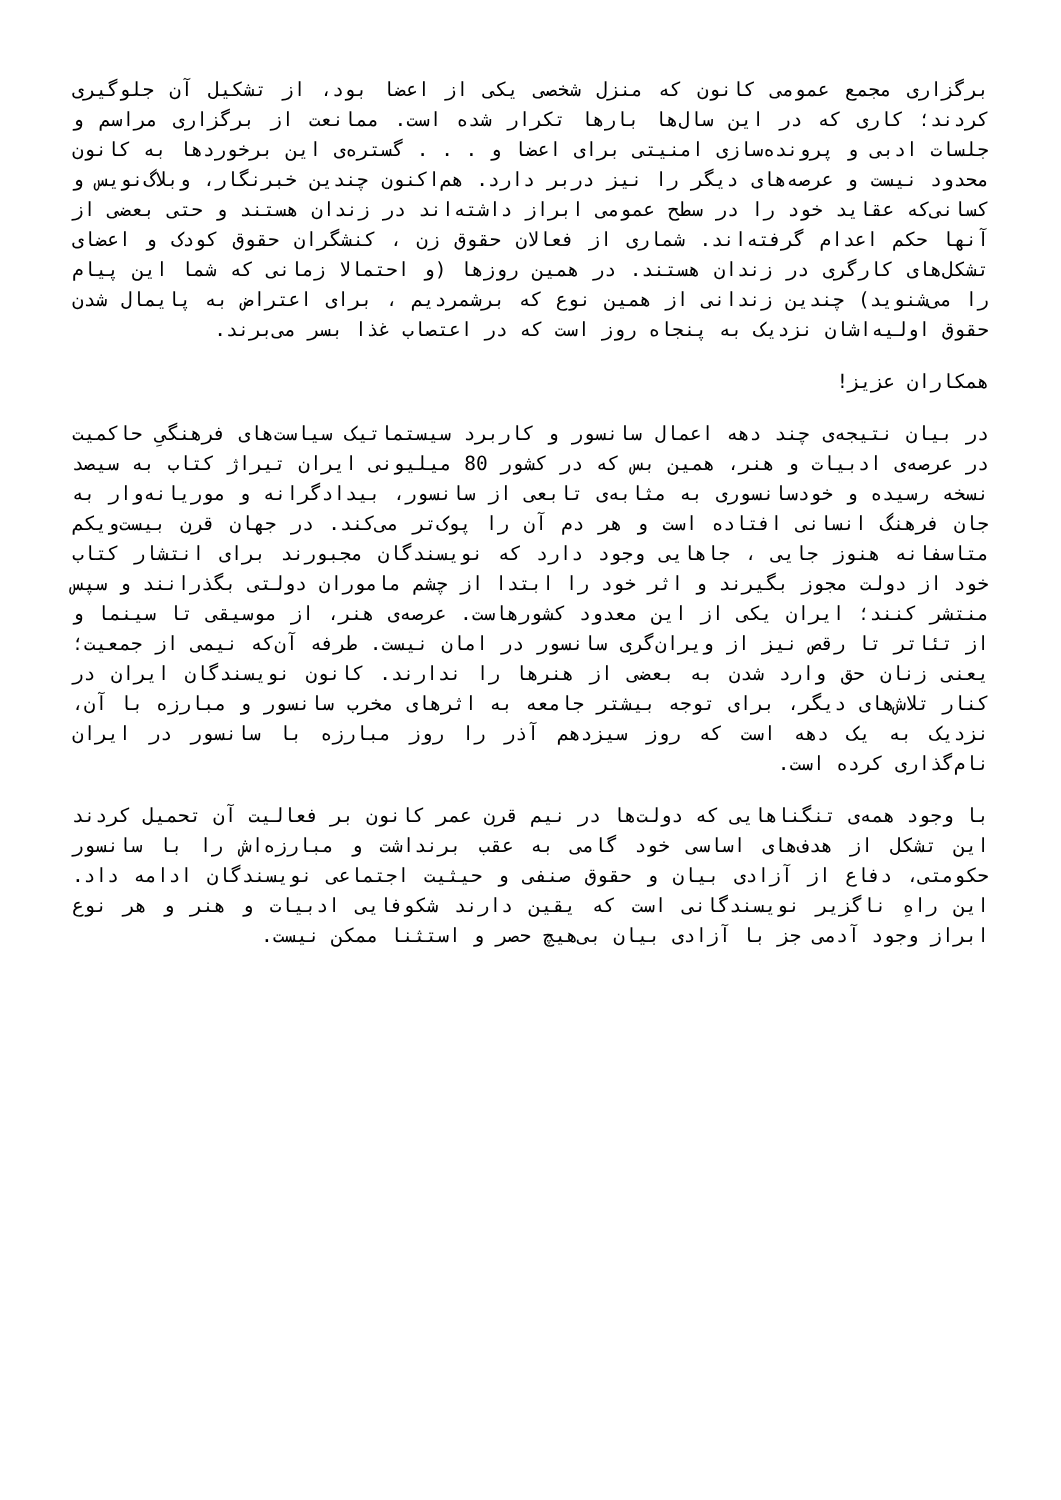برگزاری مجمع عمومی کانون که منزل شخصی یکی از اعضا بود، از تشکیل آن جلوگیری کردند؛ کاری که در این سال‌ها بارها تکرار شده است. ممانعت از برگزاری مراسم و جلسات ادبی و پرونده‌سازی امنیتی برای اعضا و . . . گستره‌ی این برخوردها به کانون محدود نیست و عرصه‌های دیگر را نیز دربر دارد. هم‌اکنون چندین خبرنگار، وبلاگ‌نویس و کسانی‌که عقاید خود را در سطح عمومی ابراز داشته‌اند در زندان هستند و حتی بعضی از آنها حکم اعدام گرفته‌اند. شماری از فعالان حقوق زن ، کنشگران حقوق کودک و اعضای تشکل‌های کارگری در زندان هستند. در همین روزها (و احتمالا زمانی که شما این پیام را می‌شنوید) چندین زندانی از همین نوع که برشمردیم ، برای اعتراض به پایمال شدن حقوق اولیه‌اشان نزدیک به پنجاه روز است که در اعتصاب غذا بسر می‌برند.
همکاران عزیز!
در بیان نتیجه‌ی چند دهه اعمال سانسور و کاربرد سیستماتیک سیاست‌های فرهنگیِ حاکمیت در عرصه‌ی ادبیات و هنر، همین بس که در کشور 80 میلیونی ایران تیراژ کتاب به سیصد نسخه رسیده و خودسانسوری به مثابه‌ی تابعی از سانسور، بیدادگرانه و موریانه‌وار به جان فرهنگ انسانی افتاده است و هر دم آن را پوک‌تر می‌کند. در جهان قرن بیست‌ویکم متاسفانه هنوز جایی ، جاهایی وجود دارد که نویسندگان مجبورند برای انتشار کتاب خود از دولت مجوز بگیرند و اثر خود را ابتدا از چشم ماموران دولتی بگذرانند و سپس منتشر کنند؛ ایران یکی از این معدود کشورهاست. عرصه‌ی هنر، از موسیقی تا سینما و از تئاتر تا رقص نیز از ویران‌گری سانسور در امان نیست. طرفه آن‌که نیمی از جمعیت؛ یعنی زنان حق وارد شدن به بعضی از هنرها را ندارند. کانون نویسندگان ایران در کنار تلاش‌های دیگر، برای توجه بیشتر جامعه به اثرهای مخرب سانسور و مبارزه با آن، نزدیک به یک دهه است که روز سیزدهم آذر را روز مبارزه با سانسور در ایران نام‌گذاری کرده است.
با وجود همه‌ی تنگناهایی که دولت‌ها در نیم قرن عمر کانون بر فعالیت آن تحمیل کردند این تشکل از هدف‌های اساسی خود گامی به عقب برنداشت و مبارزه‌اش را با سانسور حکومتی، دفاع از آزادی بیان و حقوق صنفی و حیثیت اجتماعی نویسندگان ادامه داد. این راهِ ناگزیر نویسندگانی است که یقین دارند شکوفایی ادبیات و هنر و هر نوع ابراز وجود آدمی جز با آزادی بیان بی‌هیچ حصر و استثنا ممکن نیست.